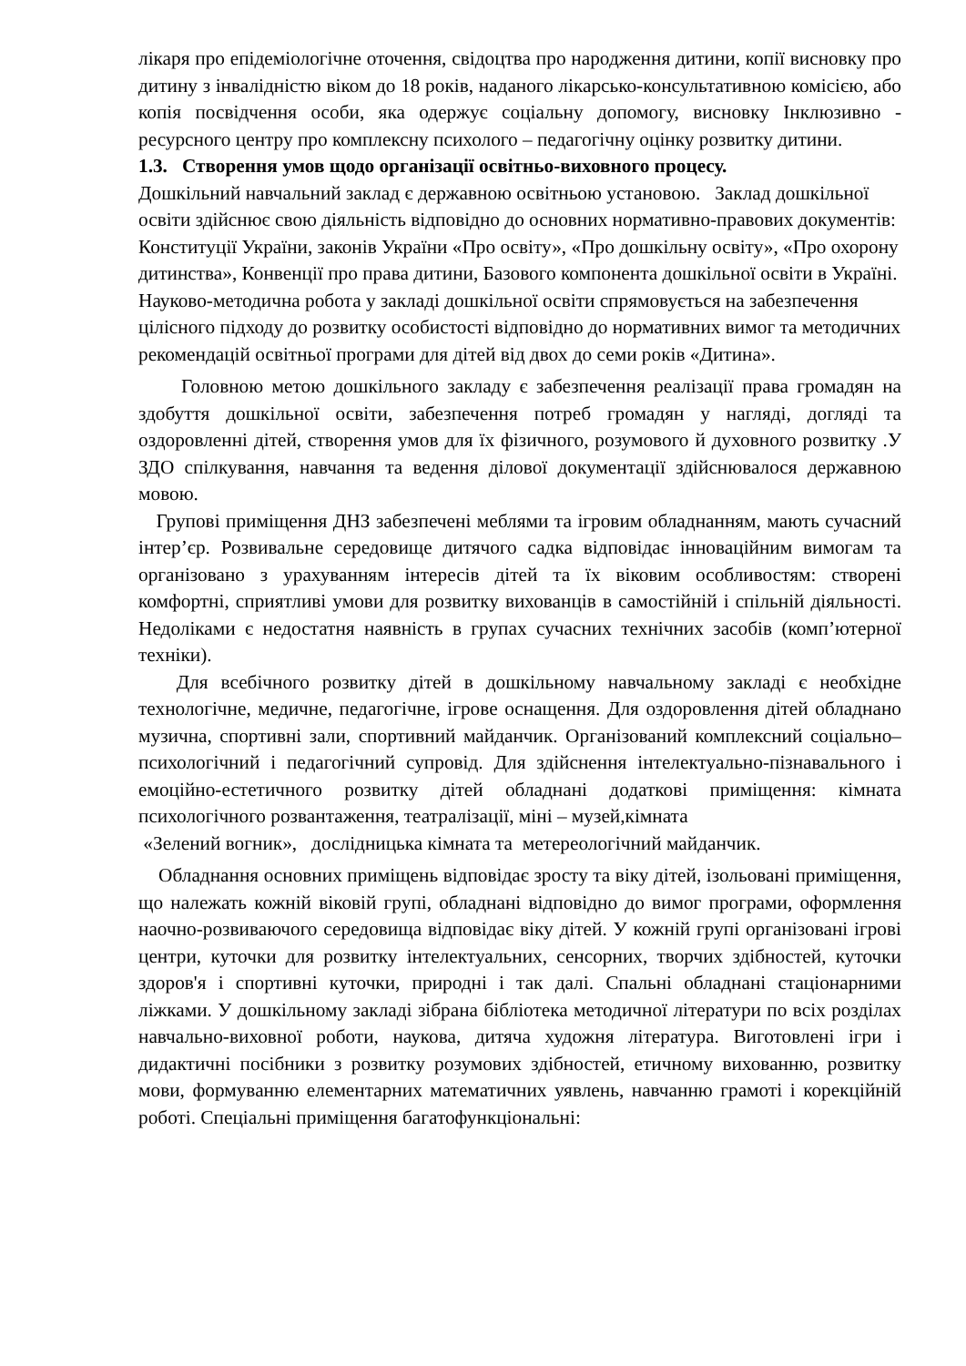лікаря про епідеміологічне оточення, свідоцтва про народження дитини, копії висновку про дитину з інвалідністю віком до 18 років, наданого лікарсько-консультативною комісією, або копія посвідчення особи, яка одержує соціальну допомогу, висновку Інклюзивно - ресурсного центру про комплексну психолого – педагогічну оцінку розвитку дитини.
1.3. Створення умов щодо організації освітньо-виховного процесу.
Дошкільний навчальний заклад є державною освітньою установою. Заклад дошкільної освіти здійснює свою діяльність відповідно до основних нормативно-правових документів: Конституції України, законів України «Про освіту», «Про дошкільну освіту», «Про охорону дитинства», Конвенції про права дитини, Базового компонента дошкільної освіти в Україні. Науково-методична робота у закладі дошкільної освіти спрямовується на забезпечення цілісного підходу до розвитку особистості відповідно до нормативних вимог та методичних рекомендацій освітньої програми для дітей від двох до семи років «Дитина».
Головною метою дошкільного закладу є забезпечення реалізації права громадян на здобуття дошкільної освіти, забезпечення потреб громадян у нагляді, догляді та оздоровленні дітей, створення умов для їх фізичного, розумового й духовного розвитку .У ЗДО спілкування, навчання та ведення ділової документації здійснювалося державною мовою.
Групові приміщення ДНЗ забезпечені меблями та ігровим обладнанням, мають сучасний інтер’єр. Розвивальне середовище дитячого садка відповідає інноваційним вимогам та організовано з урахуванням інтересів дітей та їх віковим особливостям: створені комфортні, сприятливі умови для розвитку вихованців в самостійній і спільній діяльності. Недоліками є недостатня наявність в групах сучасних технічних засобів (комп’ютерної техніки).
Для всебічного розвитку дітей в дошкільному навчальному закладі є необхідне технологічне, медичне, педагогічне, ігрове оснащення. Для оздоровлення дітей обладнано музична, спортивні зали, спортивний майданчик. Організований комплексний соціально–психологічний і педагогічний супровід. Для здійснення інтелектуально-пізнавального і емоційно-естетичного розвитку дітей обладнані додаткові приміщення: кімната психологічного розвантаження, театралізації, міні – музей,кімната
«Зелений вогник», дослідницька кімната та метереологічний майданчик.
Обладнання основних приміщень відповідає зросту та віку дітей, ізольовані приміщення, що належать кожній віковій групі, обладнані відповідно до вимог програми, оформлення наочно-розвиваючого середовища відповідає віку дітей. У кожній групі організовані ігрові центри, куточки для розвитку інтелектуальних, сенсорних, творчих здібностей, куточки здоров'я і спортивні куточки, природні і так далі. Спальні обладнані стаціонарними ліжками. У дошкільному закладі зібрана бібліотека методичної літератури по всіх розділах навчально-виховної роботи, наукова, дитяча художня література. Виготовлені ігри і дидактичні посібники з розвитку розумових здібностей, етичному вихованню, розвитку мови, формуванню елементарних математичних уявлень, навчанню грамоті і корекційній роботі. Спеціальні приміщення багатофункціональні: